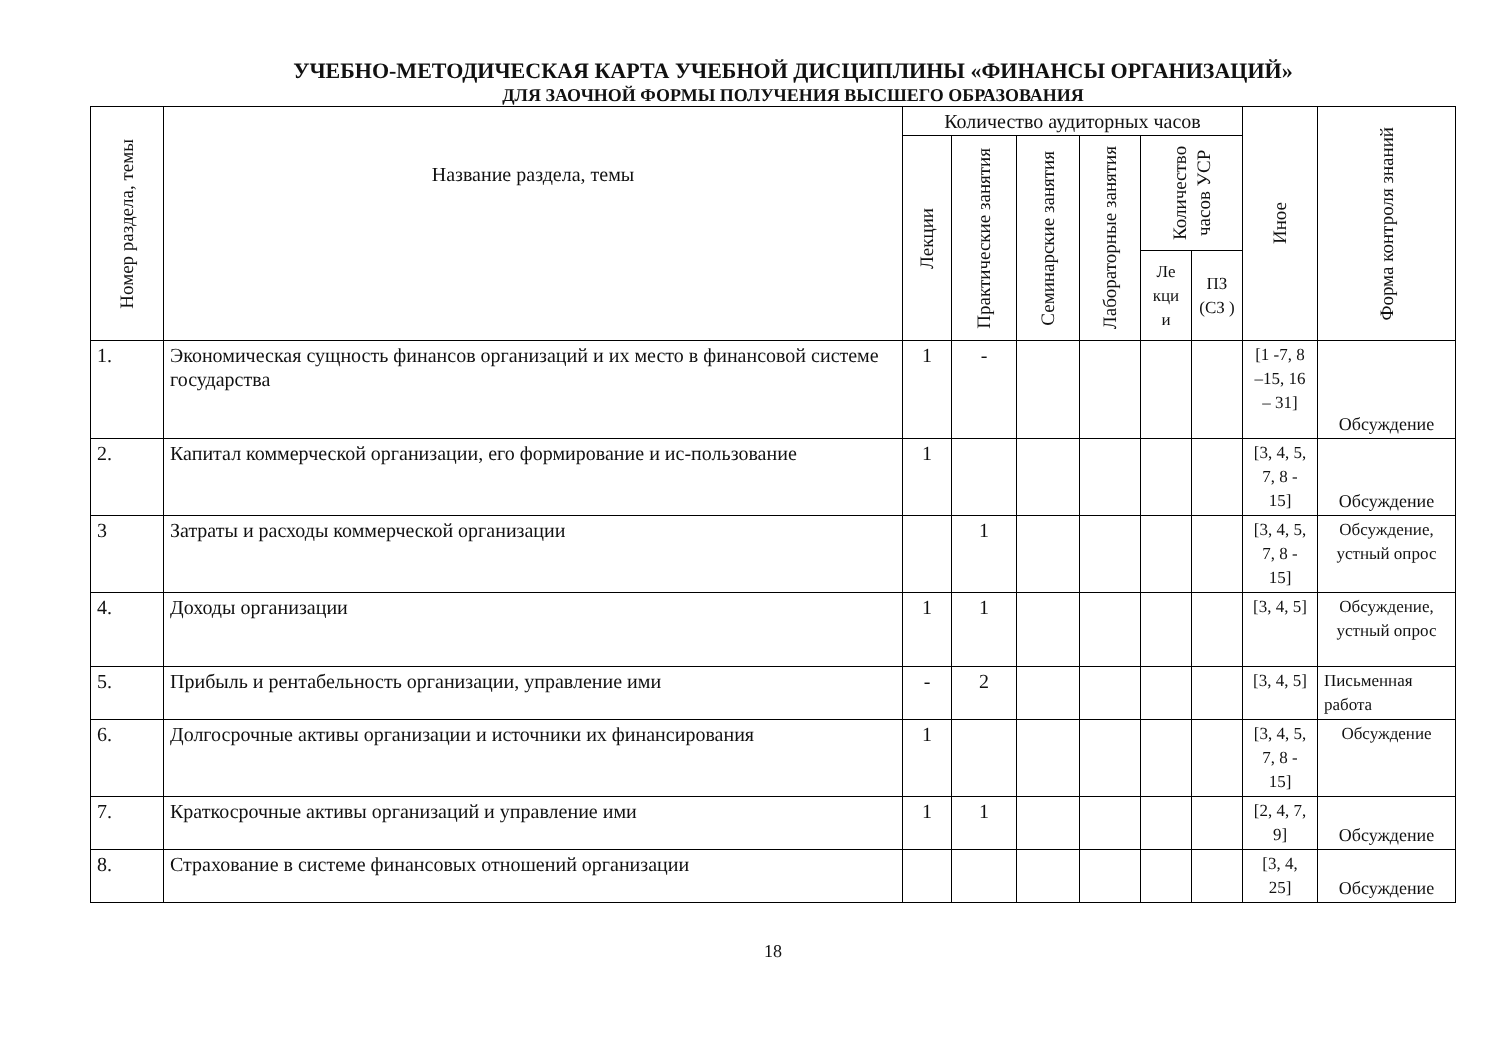УЧЕБНО-МЕТОДИЧЕСКАЯ КАРТА УЧЕБНОЙ ДИСЦИПЛИНЫ «ФИНАНСЫ ОРГАНИЗАЦИЙ»
ДЛЯ ЗАОЧНОЙ ФОРМЫ ПОЛУЧЕНИЯ ВЫСШЕГО ОБРАЗОВАНИЯ
| Номер раздела, темы | Название раздела, темы | Количество аудиторных часов | | | | | | Иное | Форма контроля знаний |
| --- | --- | --- | --- | --- | --- | --- | --- | --- | --- |
| | | Лекции | Практические занятия | Семинарские занятия | Лабораторные занятия | Количество часов УСР | | | |
| | | | | | | Ле кци и | ПЗ (СЗ ) | | |
| 1. | Экономическая сущность финансов организаций и их место в финансовой системе государства | 1 | - | | | | | [1 -7, 8 –15, 16 – 31] | Обсуждение |
| 2. | Капитал коммерческой организации, его формирование и ис-пользование | 1 | | | | | | [3, 4, 5, 7, 8 - 15] | Обсуждение |
| 3 | Затраты и расходы коммерческой организации | | 1 | | | | | [3, 4, 5, 7, 8 - 15] | Обсуждение, устный опрос |
| 4. | Доходы организации | 1 | 1 | | | | | [3, 4, 5] | Обсуждение, устный опрос |
| 5. | Прибыль и рентабельность организации, управление ими | - | 2 | | | | | [3, 4, 5] | Письменная работа |
| 6. | Долгосрочные активы организации и источники их финансирования | 1 | | | | | | [3, 4, 5, 7, 8 - 15] | Обсуждение |
| 7. | Краткосрочные активы организаций и управление ими | 1 | 1 | | | | | [2, 4, 7, 9] | Обсуждение |
| 8. | Страхование в системе финансовых отношений организации | | | | | | | [3, 4, 25] | Обсуждение |
18